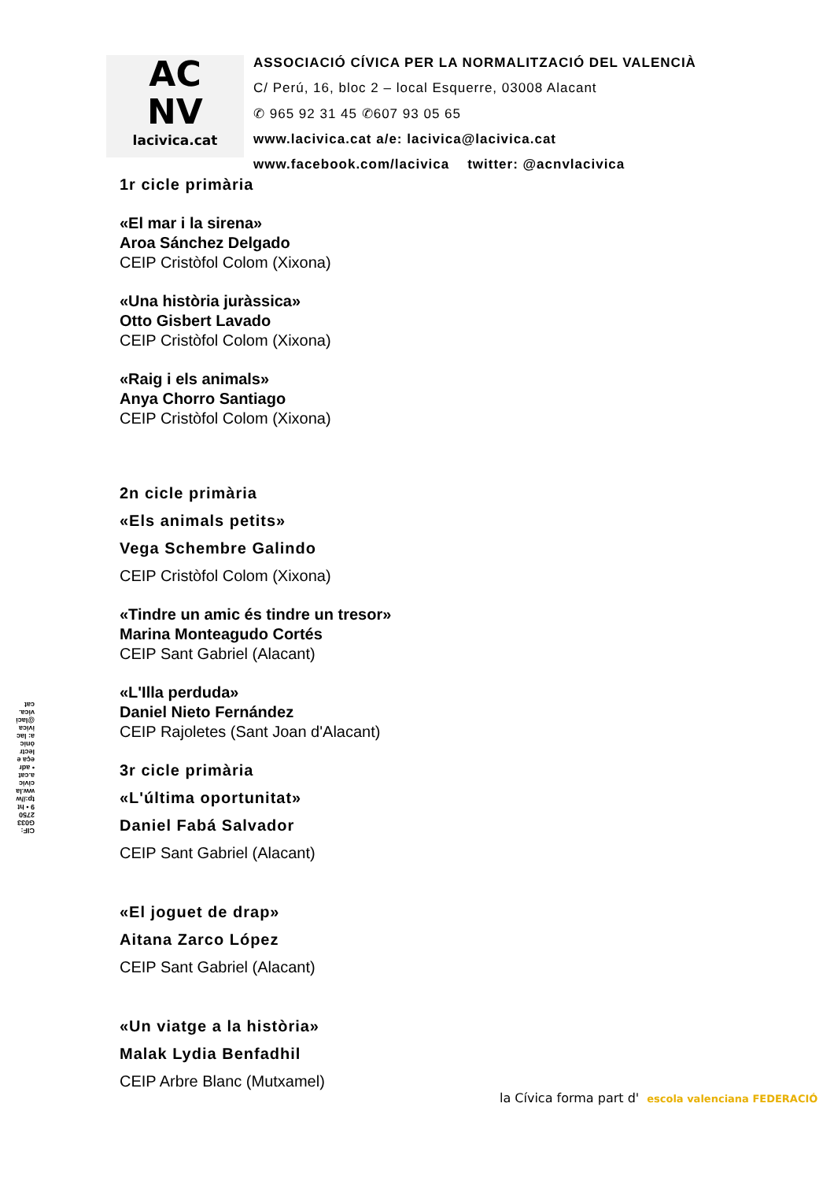AC
NV
lacivica.cat
ASSOCIACIÓ CÍVICA PER LA NORMALITZACIÓ DEL VALENCIÀ
C/ Perú, 16, bloc 2 – local Esquerre, 03008 Alacant
✆ 965 92 31 45 ✆607 93 05 65
www.lacivica.cat a/e: lacivica@lacivica.cat
www.facebook.com/lacivica twitter: @acnvlacivica
1r cicle primària
«El mar i la sirena»
Aroa Sánchez Delgado
CEIP Cristòfol Colom (Xixona)
«Una història juràssica»
Otto Gisbert Lavado
CEIP Cristòfol Colom (Xixona)
«Raig i els animals»
Anya Chorro Santiago
CEIP Cristòfol Colom (Xixona)
2n cicle primària
«Els animals petits»
Vega Schembre Galindo
CEIP Cristòfol Colom (Xixona)
«Tindre un amic és tindre un tresor»
Marina Monteagudo Cortés
CEIP Sant Gabriel (Alacant)
«L'Illa perduda»
Daniel Nieto Fernández
CEIP Rajoletes (Sant Joan d'Alacant)
3r cicle primària
«L'última oportunitat»
Daniel Fabá Salvador
CEIP Sant Gabriel (Alacant)
«El joguet de drap»
Aitana Zarco López
CEIP Sant Gabriel (Alacant)
«Un viatge a la història»
Malak Lydia Benfadhil
CEIP Arbre Blanc (Mutxamel)
CIF: G03327509 • http://www.lacivica.cat • adreça electrònica: lacivica@lacivica.cat
la Cívica forma part d' escola valenciana FEDERACIÓ